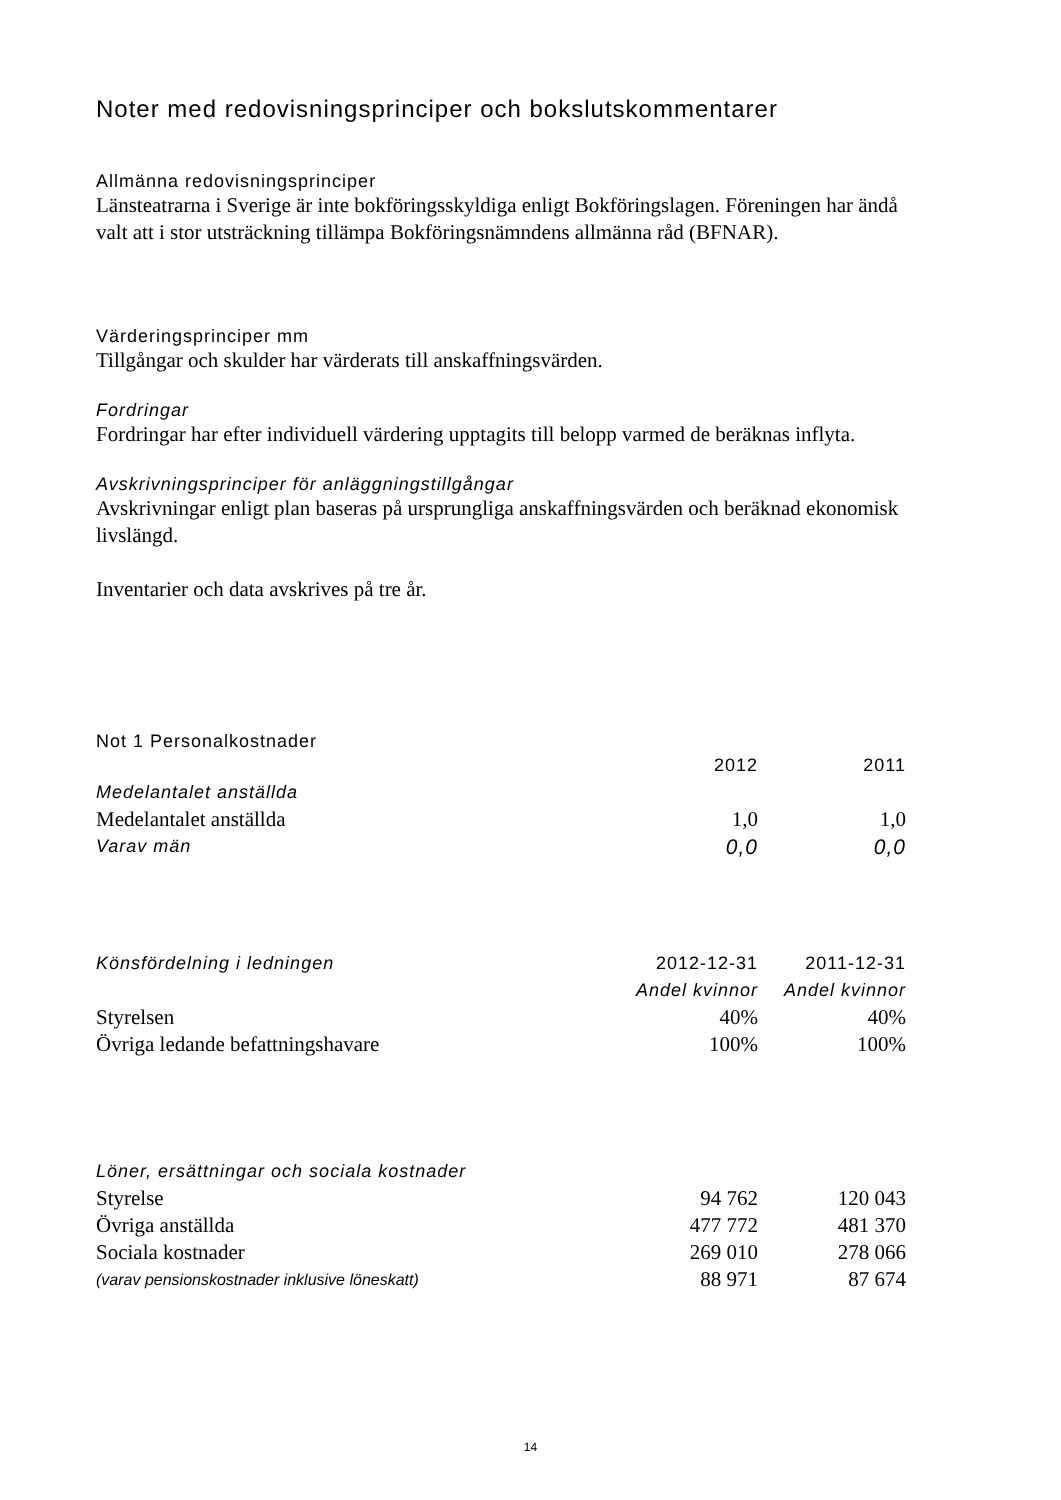Noter med redovisningsprinciper och bokslutskommentarer
Allmänna redovisningsprinciper
Länsteatrarna i Sverige är inte bokföringsskyldiga enligt Bokföringslagen. Föreningen har ändå valt att i stor utsträckning tillämpa Bokföringsnämndens allmänna råd (BFNAR).
Värderingsprinciper mm
Tillgångar och skulder har värderats till anskaffningsvärden.
Fordringar
Fordringar har efter individuell värdering upptagits till belopp varmed de beräknas inflyta.
Avskrivningsprinciper för anläggningstillgångar
Avskrivningar enligt plan baseras på ursprungliga anskaffningsvärden och beräknad ekonomisk livslängd.
Inventarier och data avskrives på tre år.
Not 1 Personalkostnader
| | 2012 | 2011 |
| Medelantalet anställda | | |
| Medelantalet anställda | 1,0 | 1,0 |
| Varav män | 0,0 | 0,0 |
| Könsfördelning i ledningen | 2012-12-31 | 2011-12-31 |
| | Andel kvinnor | Andel kvinnor |
| Styrelsen | 40% | 40% |
| Övriga ledande befattningshavare | 100% | 100% |
| Löner, ersättningar och sociala kostnader | | |
| Styrelse | 94 762 | 120 043 |
| Övriga anställda | 477 772 | 481 370 |
| Sociala kostnader | 269 010 | 278 066 |
| (varav pensionskostnader inklusive löneskatt) | 88 971 | 87 674 |
14